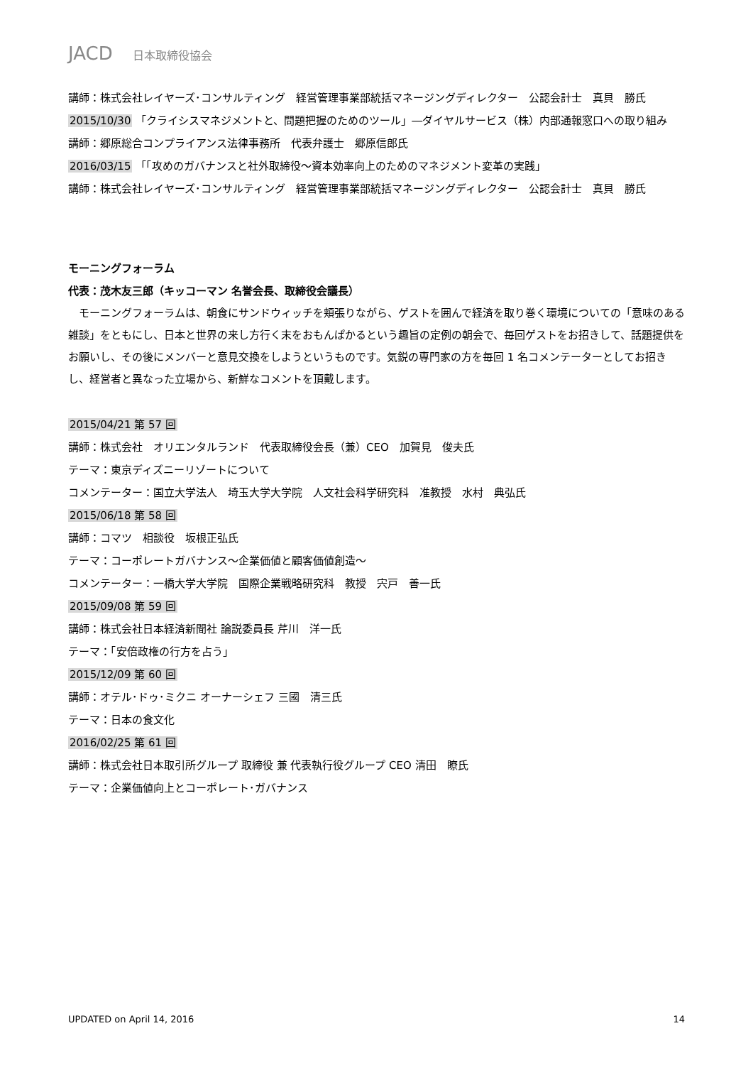JACD 日本取締役協会
講師：株式会社レイヤーズ･コンサルティング　経営管理事業部統括マネージングディレクター　公認会計士　真貝　勝氏
2015/10/30 「クライシスマネジメントと、問題把握のためのツール」―ダイヤルサービス（株）内部通報窓口への取り組み
講師：郷原総合コンプライアンス法律事務所　代表弁護士　郷原信郎氏
2016/03/15 「「攻めのガバナンスと社外取締役～資本効率向上のためのマネジメント変革の実践」
講師：株式会社レイヤーズ･コンサルティング　経営管理事業部統括マネージングディレクター　公認会計士　真貝　勝氏
モーニングフォーラム
代表：茂木友三郎（キッコーマン 名誉会長、取締役会議長）
モーニングフォーラムは、朝食にサンドウィッチを頬張りながら、ゲストを囲んで経済を取り巻く環境についての「意味のある雑談」をともにし、日本と世界の来し方行く末をおもんぱかるという趣旨の定例の朝会で、毎回ゲストをお招きして、話題提供をお願いし、その後にメンバーと意見交換をしようというものです。気鋭の専門家の方を毎回 1 名コメンテーターとしてお招きし、経営者と異なった立場から、新鮮なコメントを頂戴します。
2015/04/21 第 57 回
講師：株式会社　オリエンタルランド　代表取締役会長（兼）CEO　加賀見　俊夫氏
テーマ：東京ディズニーリゾートについて
コメンテーター：国立大学法人　埼玉大学大学院　人文社会科学研究科　准教授　水村　典弘氏
2015/06/18 第 58 回
講師：コマツ　相談役　坂根正弘氏
テーマ：コーポレートガバナンス～企業価値と顧客価値創造～
コメンテーター：一橋大学大学院　国際企業戦略研究科　教授　宍戸　善一氏
2015/09/08 第 59 回
講師：株式会社日本経済新聞社 論説委員長 芹川　洋一氏
テーマ：「安倍政権の行方を占う」
2015/12/09 第 60 回
講師：オテル･ドゥ･ミクニ オーナーシェフ 三國　清三氏
テーマ：日本の食文化
2016/02/25 第 61 回
講師：株式会社日本取引所グループ 取締役 兼 代表執行役グループ CEO 清田　瞭氏
テーマ：企業価値向上とコーポレート･ガバナンス
UPDATED on April 14, 2016 14